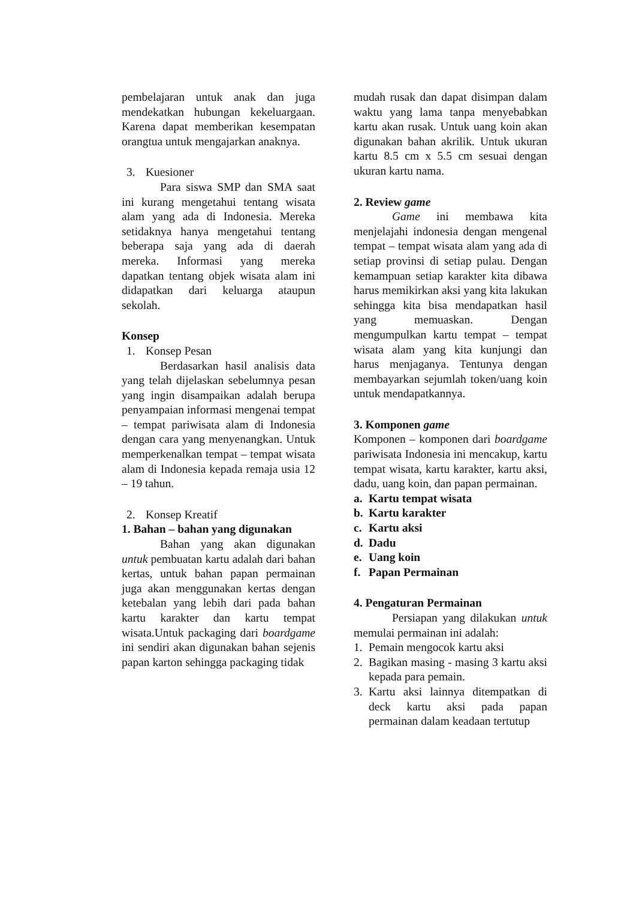pembelajaran untuk anak dan juga mendekatkan hubungan kekeluargaan. Karena dapat memberikan kesempatan orangtua untuk mengajarkan anaknya.
3. Kuesioner
Para siswa SMP dan SMA saat ini kurang mengetahui tentang wisata alam yang ada di Indonesia. Mereka setidaknya hanya mengetahui tentang beberapa saja yang ada di daerah mereka. Informasi yang mereka dapatkan tentang objek wisata alam ini didapatkan dari keluarga ataupun sekolah.
Konsep
1. Konsep Pesan
Berdasarkan hasil analisis data yang telah dijelaskan sebelumnya pesan yang ingin disampaikan adalah berupa penyampaian informasi mengenai tempat – tempat pariwisata alam di Indonesia dengan cara yang menyenangkan. Untuk memperkenalkan tempat – tempat wisata alam di Indonesia kepada remaja usia 12 – 19 tahun.
2. Konsep Kreatif
1. Bahan – bahan yang digunakan
Bahan yang akan digunakan untuk pembuatan kartu adalah dari bahan kertas, untuk bahan papan permainan juga akan menggunakan kertas dengan ketebalan yang lebih dari pada bahan kartu karakter dan kartu tempat wisata.Untuk packaging dari boardgame ini sendiri akan digunakan bahan sejenis papan karton sehingga packaging tidak
mudah rusak dan dapat disimpan dalam waktu yang lama tanpa menyebabkan kartu akan rusak. Untuk uang koin akan digunakan bahan akrilik. Untuk ukuran kartu 8.5 cm x 5.5 cm sesuai dengan ukuran kartu nama.
2. Review game
Game ini membawa kita menjelajahi indonesia dengan mengenal tempat – tempat wisata alam yang ada di setiap provinsi di setiap pulau. Dengan kemampuan setiap karakter kita dibawa harus memikirkan aksi yang kita lakukan sehingga kita bisa mendapatkan hasil yang memuaskan. Dengan mengumpulkan kartu tempat – tempat wisata alam yang kita kunjungi dan harus menjaganya. Tentunya dengan membayarkan sejumlah token/uang koin untuk mendapatkannya.
3. Komponen game
Komponen – komponen dari boardgame pariwisata Indonesia ini mencakup, kartu tempat wisata, kartu karakter, kartu aksi, dadu, uang koin, dan papan permainan.
a. Kartu tempat wisata
b. Kartu karakter
c. Kartu aksi
d. Dadu
e. Uang koin
f. Papan Permainan
4. Pengaturan Permainan
Persiapan yang dilakukan untuk memulai permainan ini adalah:
1. Pemain mengocok kartu aksi
2. Bagikan masing - masing 3 kartu aksi kepada para pemain.
3. Kartu aksi lainnya ditempatkan di deck kartu aksi pada papan permainan dalam keadaan tertutup